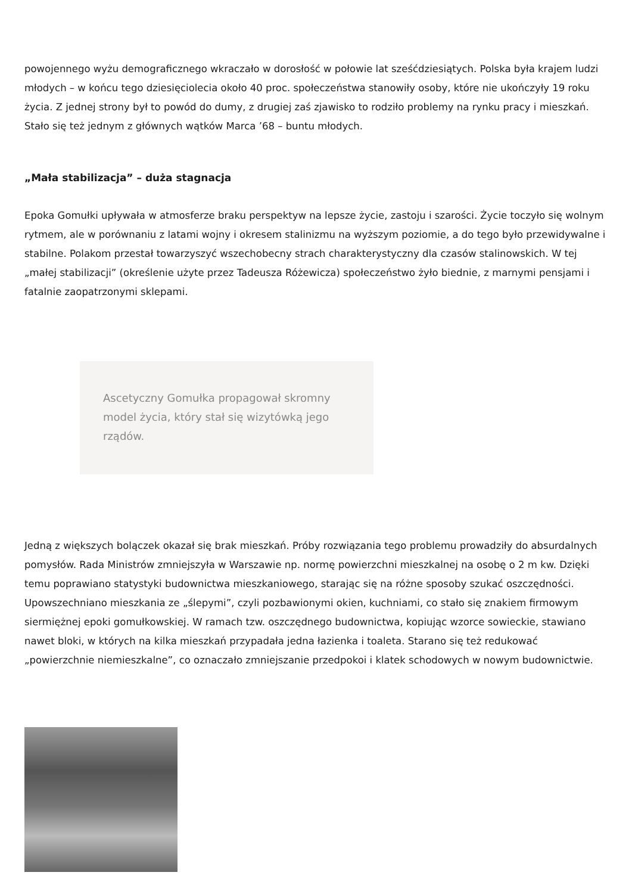powojennego wyżu demograficznego wkraczało w dorosłość w połowie lat sześćdziesiątych. Polska była krajem ludzi młodych – w końcu tego dziesięciolecia około 40 proc. społeczeństwa stanowiły osoby, które nie ukończyły 19 roku życia. Z jednej strony był to powód do dumy, z drugiej zaś zjawisko to rodziło problemy na rynku pracy i mieszkań. Stało się też jednym z głównych wątków Marca ’68 – buntu młodych.
„Mała stabilizacja” – duża stagnacja
Epoka Gomułki upływała w atmosferze braku perspektyw na lepsze życie, zastoju i szarości. Życie toczyło się wolnym rytmem, ale w porównaniu z latami wojny i okresem stalinizmu na wyższym poziomie, a do tego było przewidywalne i stabilne. Polakom przestał towarzyszyć wszechobecny strach charakterystyczny dla czasów stalinowskich. W tej „małej stabilizacji” (określenie użyte przez Tadeusza Różewicza) społeczeństwo żyło biednie, z marnymi pensjami i fatalnie zaopatrzonymi sklepami.
Ascetyczny Gomułka propagował skromny model życia, który stał się wizytówką jego rządów.
Jedną z większych bolączek okazał się brak mieszkań. Próby rozwiązania tego problemu prowadziły do absurdalnych pomysłów. Rada Ministrów zmniejszyła w Warszawie np. normę powierzchni mieszkalnej na osobę o 2 m kw. Dzięki temu poprawiano statystyki budownictwa mieszkaniowego, starając się na różne sposoby szukać oszczędności. Upowszechniano mieszkania ze „ślepymi”, czyli pozbawionymi okien, kuchniami, co stało się znakiem firmowym siermiężnej epoki gomułkowskiej. W ramach tzw. oszczędnego budownictwa, kopiując wzorce sowieckie, stawiano nawet bloki, w których na kilka mieszkań przypadała jedna łazienka i toaleta. Starano się też redukować „powierzchnie niemieszkalne”, co oznaczało zmniejszanie przedpokoi i klatek schodowych w nowym budownictwie.